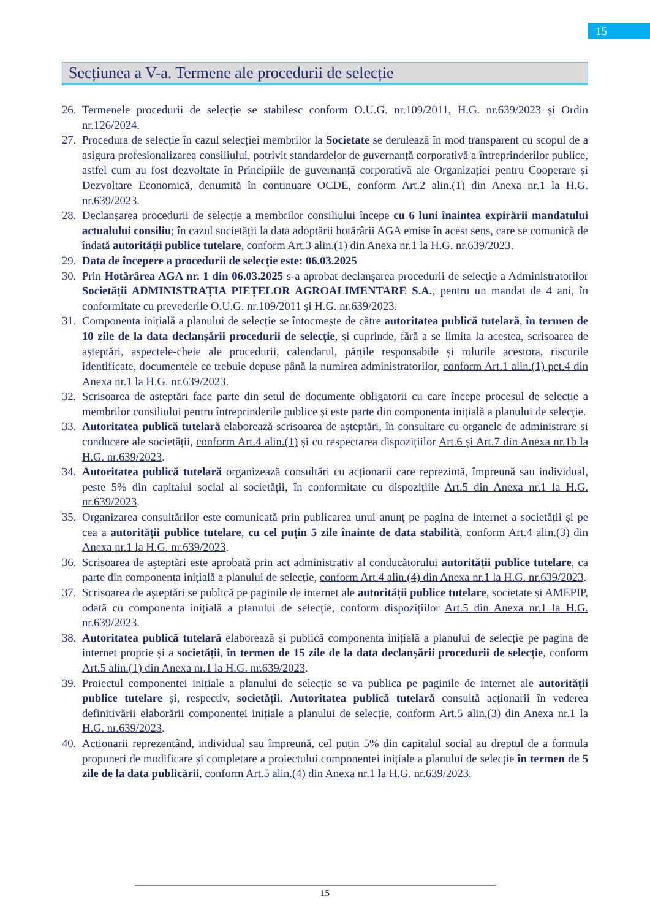15
Secțiunea a V-a. Termene ale procedurii de selecție
26. Termenele procedurii de selecție se stabilesc conform O.U.G. nr.109/2011, H.G. nr.639/2023 și Ordin nr.126/2024.
27. Procedura de selecție în cazul selecției membrilor la Societate se derulează în mod transparent cu scopul de a asigura profesionalizarea consiliului, potrivit standardelor de guvernanță corporativă a întreprinderilor publice, astfel cum au fost dezvoltate în Principiile de guvernanță corporativă ale Organizației pentru Cooperare și Dezvoltare Economică, denumită în continuare OCDE, conform Art.2 alin.(1) din Anexa nr.1 la H.G. nr.639/2023.
28. Declanșarea procedurii de selecție a membrilor consiliului începe cu 6 luni înaintea expirării mandatului actualului consiliu; în cazul societății la data adoptării hotărârii AGA emise în acest sens, care se comunică de îndată autorității publice tutelare, conform Art.3 alin.(1) din Anexa nr.1 la H.G. nr.639/2023.
29. Data de începere a procedurii de selecție este: 06.03.2025
30. Prin Hotărârea AGA nr. 1 din 06.03.2025 s-a aprobat declanșarea procedurii de selecţie a Administratorilor Societății ADMINISTRAȚIA PIEȚELOR AGROALIMENTARE S.A., pentru un mandat de 4 ani, în conformitate cu prevederile O.U.G. nr.109/2011 și H.G. nr.639/2023.
31. Componenta inițială a planului de selecție se întocmește de către autoritatea publică tutelară, în termen de 10 zile de la data declanșării procedurii de selecție, și cuprinde, fără a se limita la acestea, scrisoarea de așteptări, aspectele-cheie ale procedurii, calendarul, părțile responsabile și rolurile acestora, riscurile identificate, documentele ce trebuie depuse până la numirea administratorilor, conform Art.1 alin.(1) pct.4 din Anexa nr.1 la H.G. nr.639/2023.
32. Scrisoarea de așteptări face parte din setul de documente obligatorii cu care începe procesul de selecție a membrilor consiliului pentru întreprinderile publice și este parte din componenta inițială a planului de selecție.
33. Autoritatea publică tutelară elaborează scrisoarea de așteptări, în consultare cu organele de administrare și conducere ale societății, conform Art.4 alin.(1) și cu respectarea dispozițiilor Art.6 și Art.7 din Anexa nr.1b la H.G. nr.639/2023.
34. Autoritatea publică tutelară organizează consultări cu acționarii care reprezintă, împreună sau individual, peste 5% din capitalul social al societății, în conformitate cu dispozițiile Art.5 din Anexa nr.1 la H.G. nr.639/2023.
35. Organizarea consultărilor este comunicată prin publicarea unui anunț pe pagina de internet a societății și pe cea a autorității publice tutelare, cu cel puțin 5 zile înainte de data stabilită, conform Art.4 alin.(3) din Anexa nr.1 la H.G. nr.639/2023.
36. Scrisoarea de așteptări este aprobată prin act administrativ al conducătorului autorității publice tutelare, ca parte din componenta inițială a planului de selecție, conform Art.4 alin.(4) din Anexa nr.1 la H.G. nr.639/2023.
37. Scrisoarea de așteptări se publică pe paginile de internet ale autorității publice tutelare, societate și AMEPIP, odată cu componenta inițială a planului de selecție, conform dispozițiilor Art.5 din Anexa nr.1 la H.G. nr.639/2023.
38. Autoritatea publică tutelară elaborează și publică componenta inițială a planului de selecție pe pagina de internet proprie și a societății, în termen de 15 zile de la data declanșării procedurii de selecție, conform Art.5 alin.(1) din Anexa nr.1 la H.G. nr.639/2023.
39. Proiectul componentei inițiale a planului de selecție se va publica pe paginile de internet ale autorității publice tutelare și, respectiv, societății. Autoritatea publică tutelară consultă acționarii în vederea definitivării elaborării componentei inițiale a planului de selecție, conform Art.5 alin.(3) din Anexa nr.1 la H.G. nr.639/2023.
40. Acționarii reprezentând, individual sau împreună, cel puțin 5% din capitalul social au dreptul de a formula propuneri de modificare și completare a proiectului componentei inițiale a planului de selecție în termen de 5 zile de la data publicării, conform Art.5 alin.(4) din Anexa nr.1 la H.G. nr.639/2023.
15